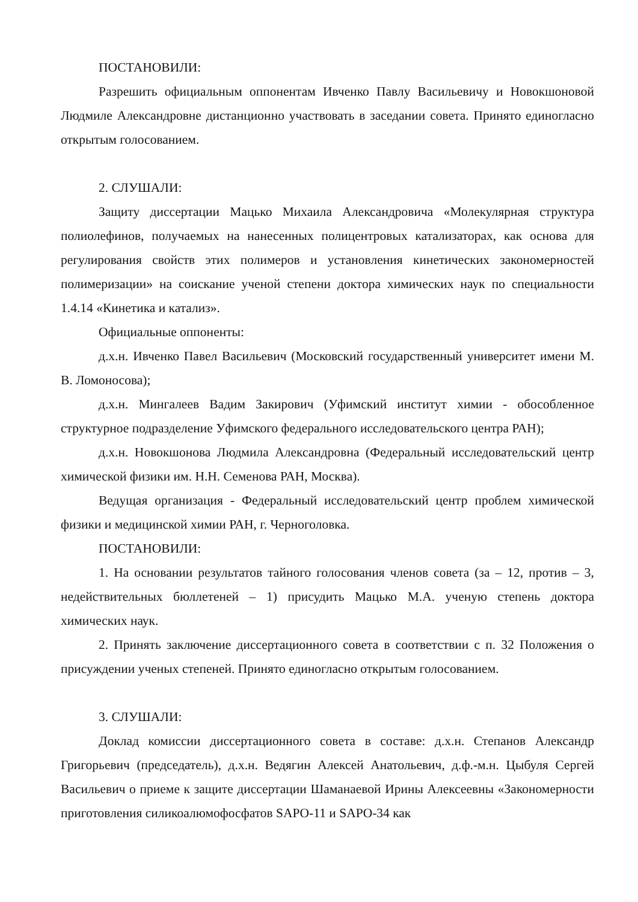ПОСТАНОВИЛИ:
Разрешить официальным оппонентам Ивченко Павлу Васильевичу и Новокшоновой Людмиле Александровне дистанционно участвовать в заседании совета. Принято единогласно открытым голосованием.
2. СЛУШАЛИ:
Защиту диссертации Мацько Михаила Александровича «Молекулярная структура полиолефинов, получаемых на нанесенных полицентровых катализаторах, как основа для регулирования свойств этих полимеров и установления кинетических закономерностей полимеризации» на соискание ученой степени доктора химических наук по специальности 1.4.14 «Кинетика и катализ».
Официальные оппоненты:
д.х.н. Ивченко Павел Васильевич (Московский государственный университет имени М. В. Ломоносова);
д.х.н. Мингалеев Вадим Закирович (Уфимский институт химии - обособленное структурное подразделение Уфимского федерального исследовательского центра РАН);
д.х.н. Новокшонова Людмила Александровна (Федеральный исследовательский центр химической физики им. Н.Н. Семенова РАН, Москва).
Ведущая организация - Федеральный исследовательский центр проблем химической физики и медицинской химии РАН, г. Черноголовка.
ПОСТАНОВИЛИ:
1. На основании результатов тайного голосования членов совета (за – 12, против – 3, недействительных бюллетеней – 1) присудить Мацько М.А. ученую степень доктора химических наук.
2. Принять заключение диссертационного совета в соответствии с п. 32 Положения о присуждении ученых степеней. Принято единогласно открытым голосованием.
3. СЛУШАЛИ:
Доклад комиссии диссертационного совета в составе: д.х.н. Степанов Александр Григорьевич (председатель), д.х.н. Ведягин Алексей Анатольевич, д.ф.-м.н. Цыбуля Сергей Васильевич о приеме к защите диссертации Шаманаевой Ирины Алексеевны «Закономерности приготовления силикоалюмофосфатов SAPO-11 и SAPO-34 как